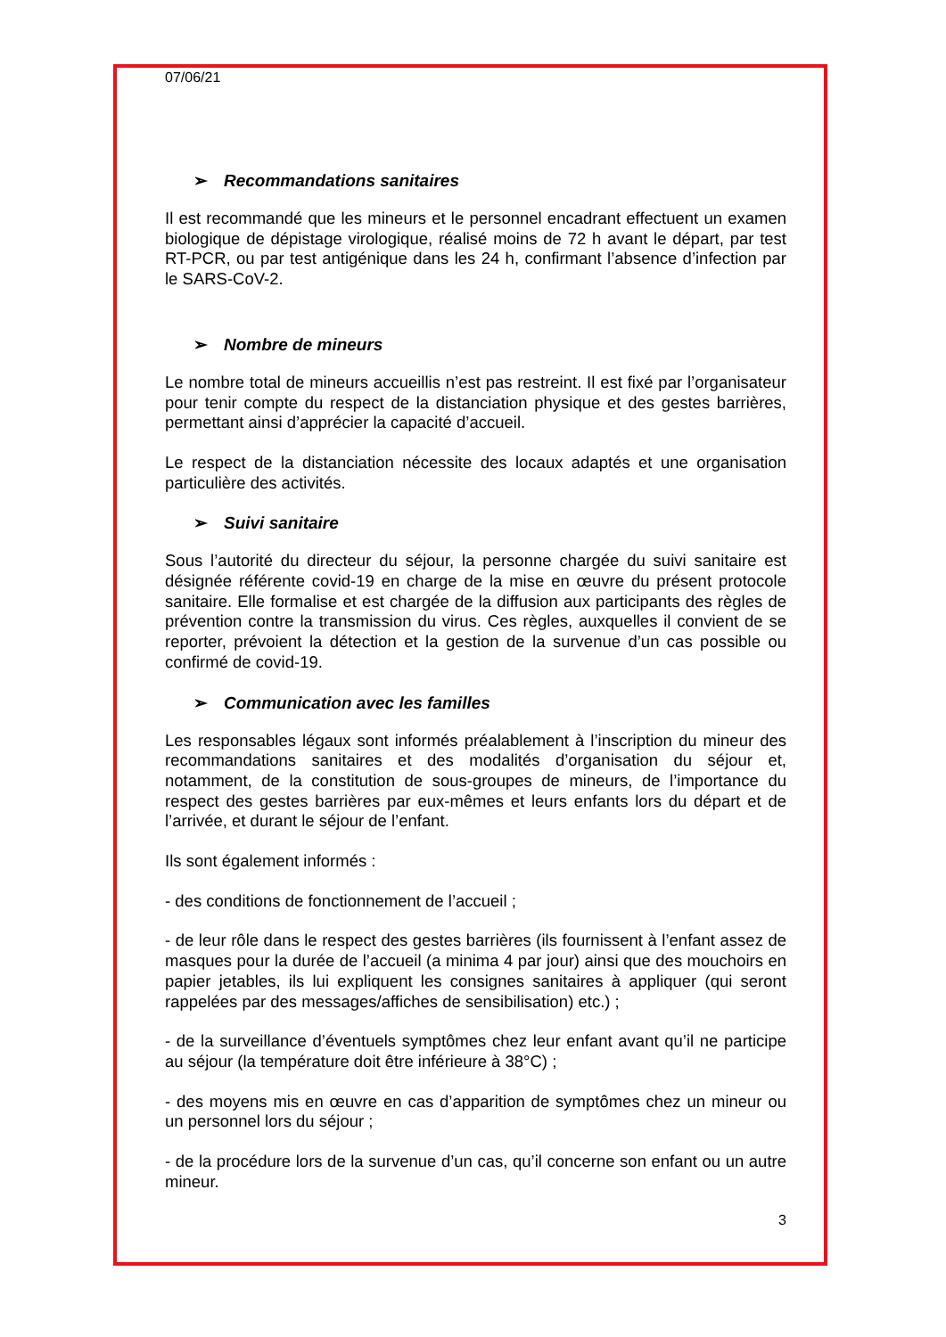07/06/21
➢ Recommandations sanitaires
Il est recommandé que les mineurs et le personnel encadrant effectuent un examen biologique de dépistage virologique, réalisé moins de 72 h avant le départ, par test RT-PCR, ou par test antigénique dans les 24 h, confirmant l’absence d’infection par le SARS-CoV-2.
➢ Nombre de mineurs
Le nombre total de mineurs accueillis n’est pas restreint. Il est fixé par l’organisateur pour tenir compte du respect de la distanciation physique et des gestes barrières, permettant ainsi d’apprécier la capacité d’accueil.
Le respect de la distanciation nécessite des locaux adaptés et une organisation particulière des activités.
➢ Suivi sanitaire
Sous l’autorité du directeur du séjour, la personne chargée du suivi sanitaire est désignée référente covid-19 en charge de la mise en œuvre du présent protocole sanitaire. Elle formalise et est chargée de la diffusion aux participants des règles de prévention contre la transmission du virus. Ces règles, auxquelles il convient de se reporter, prévoient la détection et la gestion de la survenue d’un cas possible ou confirmé de covid-19.
➢ Communication avec les familles
Les responsables légaux sont informés préalablement à l’inscription du mineur des recommandations sanitaires et des modalités d’organisation du séjour et, notamment, de la constitution de sous-groupes de mineurs, de l’importance du respect des gestes barrières par eux-mêmes et leurs enfants lors du départ et de l’arrivée, et durant le séjour de l’enfant.
Ils sont également informés :
- des conditions de fonctionnement de l’accueil ;
- de leur rôle dans le respect des gestes barrières (ils fournissent à l’enfant assez de masques pour la durée de l’accueil (a minima 4 par jour) ainsi que des mouchoirs en papier jetables, ils lui expliquent les consignes sanitaires à appliquer (qui seront rappelées par des messages/affiches de sensibilisation) etc.) ;
- de la surveillance d’éventuels symptômes chez leur enfant avant qu’il ne participe au séjour (la température doit être inférieure à 38°C) ;
- des moyens mis en œuvre en cas d’apparition de symptômes chez un mineur ou un personnel lors du séjour ;
- de la procédure lors de la survenue d’un cas, qu’il concerne son enfant ou un autre mineur.
3